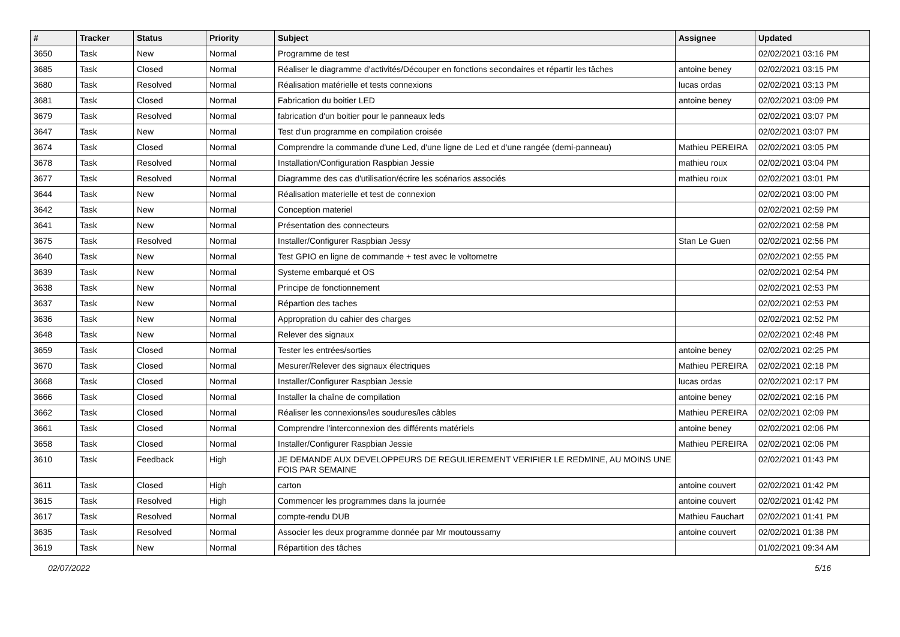| # | Tracker | Status | Priority | Subject | Assignee | Updated |
| --- | --- | --- | --- | --- | --- | --- |
| 3650 | Task | New | Normal | Programme de test | | 02/02/2021 03:16 PM |
| 3685 | Task | Closed | Normal | Réaliser le diagramme d'activités/Découper en fonctions secondaires et répartir les tâches | antoine beney | 02/02/2021 03:15 PM |
| 3680 | Task | Resolved | Normal | Réalisation matérielle et tests connexions | lucas ordas | 02/02/2021 03:13 PM |
| 3681 | Task | Closed | Normal | Fabrication du boitier LED | antoine beney | 02/02/2021 03:09 PM |
| 3679 | Task | Resolved | Normal | fabrication d'un boitier pour le panneaux leds | | 02/02/2021 03:07 PM |
| 3647 | Task | New | Normal | Test d'un programme en compilation croisée | | 02/02/2021 03:07 PM |
| 3674 | Task | Closed | Normal | Comprendre la commande d'une Led, d'une ligne de Led et d'une rangée (demi-panneau) | Mathieu PEREIRA | 02/02/2021 03:05 PM |
| 3678 | Task | Resolved | Normal | Installation/Configuration Raspbian Jessie | mathieu roux | 02/02/2021 03:04 PM |
| 3677 | Task | Resolved | Normal | Diagramme des cas d'utilisation/écrire les scénarios associés | mathieu roux | 02/02/2021 03:01 PM |
| 3644 | Task | New | Normal | Réalisation materielle et test de connexion | | 02/02/2021 03:00 PM |
| 3642 | Task | New | Normal | Conception materiel | | 02/02/2021 02:59 PM |
| 3641 | Task | New | Normal | Présentation des connecteurs | | 02/02/2021 02:58 PM |
| 3675 | Task | Resolved | Normal | Installer/Configurer Raspbian Jessy | Stan Le Guen | 02/02/2021 02:56 PM |
| 3640 | Task | New | Normal | Test GPIO en ligne de commande + test avec le voltometre | | 02/02/2021 02:55 PM |
| 3639 | Task | New | Normal | Systeme embarqué et OS | | 02/02/2021 02:54 PM |
| 3638 | Task | New | Normal | Principe de fonctionnement | | 02/02/2021 02:53 PM |
| 3637 | Task | New | Normal | Répartion des taches | | 02/02/2021 02:53 PM |
| 3636 | Task | New | Normal | Appropration du cahier des charges | | 02/02/2021 02:52 PM |
| 3648 | Task | New | Normal | Relever des signaux | | 02/02/2021 02:48 PM |
| 3659 | Task | Closed | Normal | Tester les entrées/sorties | antoine beney | 02/02/2021 02:25 PM |
| 3670 | Task | Closed | Normal | Mesurer/Relever des signaux électriques | Mathieu PEREIRA | 02/02/2021 02:18 PM |
| 3668 | Task | Closed | Normal | Installer/Configurer Raspbian Jessie | lucas ordas | 02/02/2021 02:17 PM |
| 3666 | Task | Closed | Normal | Installer la chaîne de compilation | antoine beney | 02/02/2021 02:16 PM |
| 3662 | Task | Closed | Normal | Réaliser les connexions/les soudures/les câbles | Mathieu PEREIRA | 02/02/2021 02:09 PM |
| 3661 | Task | Closed | Normal | Comprendre l'interconnexion des différents matériels | antoine beney | 02/02/2021 02:06 PM |
| 3658 | Task | Closed | Normal | Installer/Configurer Raspbian Jessie | Mathieu PEREIRA | 02/02/2021 02:06 PM |
| 3610 | Task | Feedback | High | JE DEMANDE AUX DEVELOPPEURS DE REGULIEREMENT VERIFIER LE REDMINE, AU MOINS UNE FOIS PAR SEMAINE | | 02/02/2021 01:43 PM |
| 3611 | Task | Closed | High | carton | antoine couvert | 02/02/2021 01:42 PM |
| 3615 | Task | Resolved | High | Commencer les programmes dans la journée | antoine couvert | 02/02/2021 01:42 PM |
| 3617 | Task | Resolved | Normal | compte-rendu DUB | Mathieu Fauchart | 02/02/2021 01:41 PM |
| 3635 | Task | Resolved | Normal | Associer les deux programme donnée par Mr moutoussamy | antoine couvert | 02/02/2021 01:38 PM |
| 3619 | Task | New | Normal | Répartition des tâches | | 01/02/2021 09:34 AM |
02/07/2022 5/16